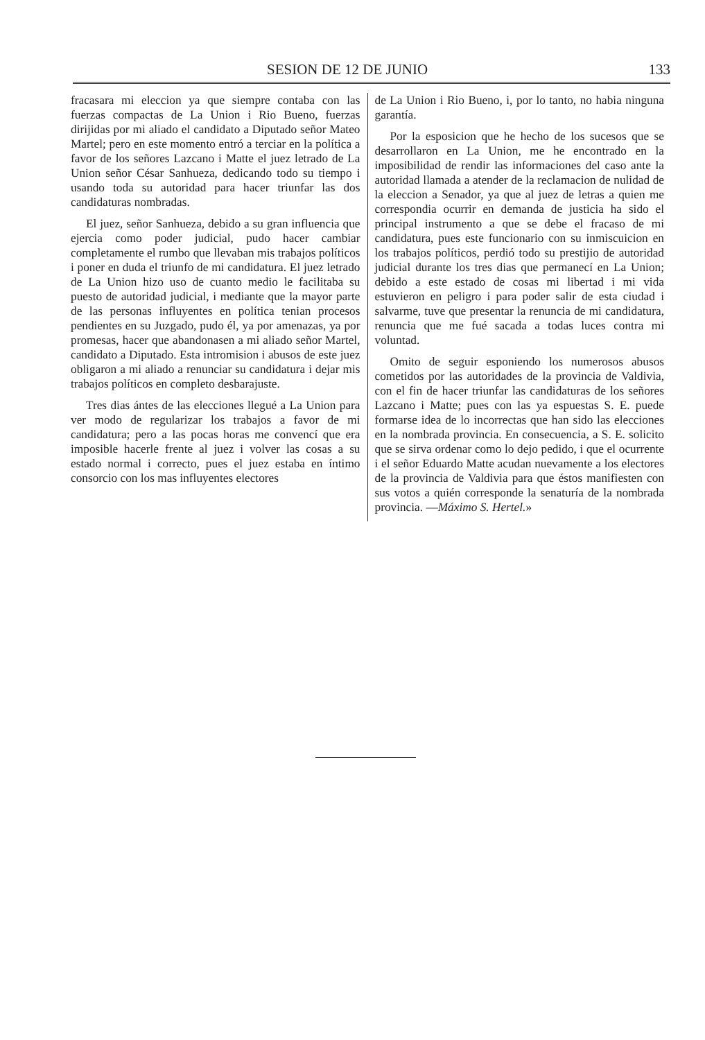SESION DE 12 DE JUNIO 133
fracasara mi eleccion ya que siempre contaba con las fuerzas compactas de La Union i Rio Bueno, fuerzas dirijidas por mi aliado el candidato a Diputado señor Mateo Martel; pero en este momento entró a terciar en la política a favor de los señores Lazcano i Matte el juez letrado de La Union señor César Sanhueza, dedicando todo su tiempo i usando toda su autoridad para hacer triunfar las dos candidaturas nombradas.
El juez, señor Sanhueza, debido a su gran influencia que ejercia como poder judicial, pudo hacer cambiar completamente el rumbo que llevaban mis trabajos políticos i poner en duda el triunfo de mi candidatura. El juez letrado de La Union hizo uso de cuanto medio le facilitaba su puesto de autoridad judicial, i mediante que la mayor parte de las personas influyentes en política tenian procesos pendientes en su Juzgado, pudo él, ya por amenazas, ya por promesas, hacer que abandonasen a mi aliado señor Martel, candidato a Diputado. Esta intromision i abusos de este juez obligaron a mi aliado a renunciar su candidatura i dejar mis trabajos políticos en completo desbarajuste.
Tres dias ántes de las elecciones llegué a La Union para ver modo de regularizar los trabajos a favor de mi candidatura; pero a las pocas horas me convencí que era imposible hacerle frente al juez i volver las cosas a su estado normal i correcto, pues el juez estaba en íntimo consorcio con los mas influyentes electores
de La Union i Rio Bueno, i, por lo tanto, no habia ninguna garantía.
Por la esposicion que he hecho de los sucesos que se desarrollaron en La Union, me he encontrado en la imposibilidad de rendir las informaciones del caso ante la autoridad llamada a atender de la reclamacion de nulidad de la eleccion a Senador, ya que al juez de letras a quien me correspondia ocurrir en demanda de justicia ha sido el principal instrumento a que se debe el fracaso de mi candidatura, pues este funcionario con su inmiscuicion en los trabajos políticos, perdió todo su prestijio de autoridad judicial durante los tres dias que permanecí en La Union; debido a este estado de cosas mi libertad i mi vida estuvieron en peligro i para poder salir de esta ciudad i salvarme, tuve que presentar la renuncia de mi candidatura, renuncia que me fué sacada a todas luces contra mi voluntad.
Omito de seguir esponiendo los numerosos abusos cometidos por las autoridades de la provincia de Valdivia, con el fin de hacer triunfar las candidaturas de los señores Lazcano i Matte; pues con las ya espuestas S. E. puede formarse idea de lo incorrectas que han sido las elecciones en la nombrada provincia. En consecuencia, a S. E. solicito que se sirva ordenar como lo dejo pedido, i que el ocurrente i el señor Eduardo Matte acudan nuevamente a los electores de la provincia de Valdivia para que éstos manifiesten con sus votos a quién corresponde la senaturía de la nombrada provincia. —Máximo S. Hertel.»